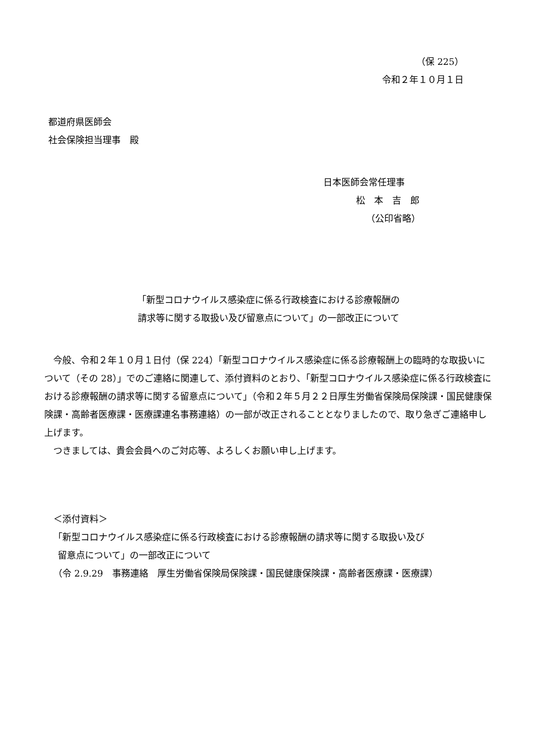（保 225）
令和２年１０月１日
都道府県医師会
社会保険担当理事　殿
日本医師会常任理事
松　本　吉　郎
（公印省略）
「新型コロナウイルス感染症に係る行政検査における診療報酬の
請求等に関する取扱い及び留意点について」の一部改正について
今般、令和２年１０月１日付（保 224）「新型コロナウイルス感染症に係る診療報酬上の臨時的な取扱いについて（その 28）」でのご連絡に関連して、添付資料のとおり、「新型コロナウイルス感染症に係る行政検査における診療報酬の請求等に関する留意点について」（令和２年５月２２日厚生労働省保険局保険課・国民健康保険課・高齢者医療課・医療課連名事務連絡）の一部が改正されることとなりましたので、取り急ぎご連絡申し上げます。
つきましては、貴会会員へのご対応等、よろしくお願い申し上げます。
＜添付資料＞
「新型コロナウイルス感染症に係る行政検査における診療報酬の請求等に関する取扱い及び
留意点について」の一部改正について
（令 2.9.29　事務連絡　厚生労働省保険局保険課・国民健康保険課・高齢者医療課・医療課）